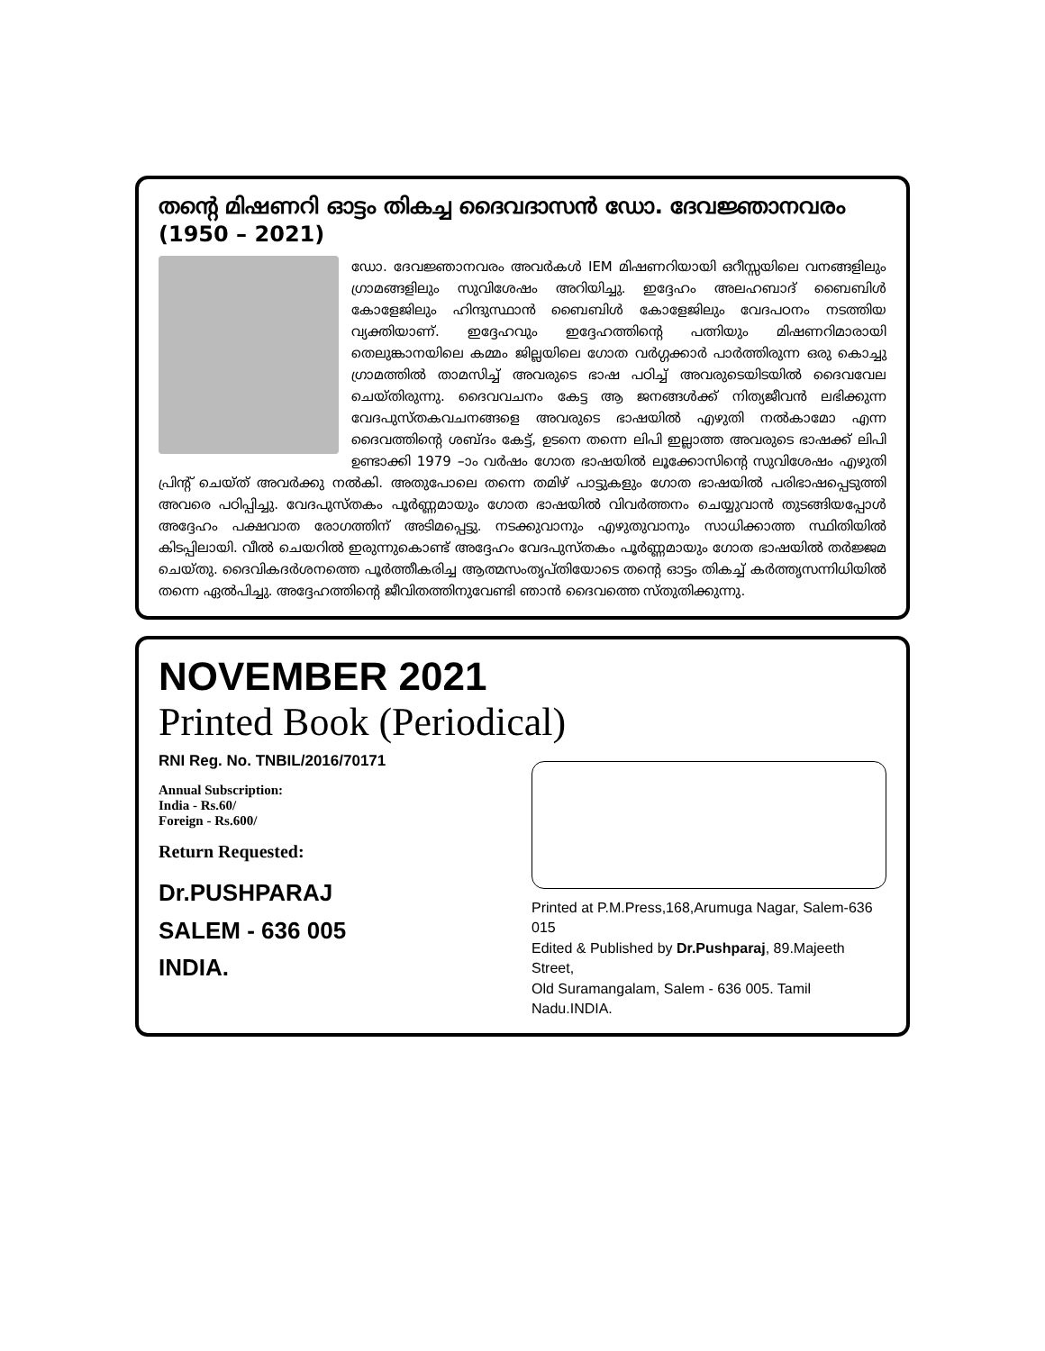തന്റെ മിഷണറി ഓട്ടം തികച്ച ദൈവദാസൻ ഡോ. ദേവജ്ഞാനവരം (1950 – 2021)
ഡോ. ദേവജ്ഞാനവരം അവർകൾ IEM മിഷണറിയായി ഒറീസ്സയിലെ വനങ്ങളിലും ഗ്രാമങ്ങളിലും സുവിശേഷം അറിയിച്ചു. ഇദ്ദേഹം അലഹബാദ് ബൈബിൾ കോളേജിലും ഹിന്ദുസ്ഥാൻ ബൈബിൾ കോളേജിലും വേദപഠനം നടത്തിയ വ്യക്തിയാണ്. ഇദ്ദേഹവും ഇദ്ദേഹത്തിന്റെ പത്നിയും മിഷണറിമാരായി തെലുങ്കാനയിലെ കമ്മം ജില്ലയിലെ ഗോത വർഗ്ഗക്കാർ പാർത്തിരുന്ന ഒരു കൊച്ചു ഗ്രാമത്തിൽ താമസിച്ച് അവരുടെ ഭാഷ പഠിച്ച് അവരുടെയിടയിൽ ദൈവവേല ചെയ്തിരുന്നു. ദൈവവചനം കേട്ട ആ ജനങ്ങൾക്ക് നിത്യജീവൻ ലഭിക്കുന്ന വേദപുസ്തകവചനങ്ങളെ അവരുടെ ഭാഷയിൽ എഴുതി നൽകാമോ എന്ന ദൈവത്തിന്റെ ശബ്ദം കേട്ട്, ഉടനെ തന്നെ ലിപി ഇല്ലാത്ത അവരുടെ ഭാഷക്ക് ലിപി ഉണ്ടാക്കി 1979 –ാം വർഷം ഗോത ഭാഷയിൽ ലൂക്കോസിന്റെ സുവിശേഷം എഴുതി പ്രിന്റ് ചെയ്ത് അവർക്കു നൽകി. അതുപോലെ തന്നെ തമിഴ് പാട്ടുകളും ഗോത ഭാഷയിൽ പരിഭാഷപ്പെടുത്തി അവരെ പഠിപ്പിച്ചു. വേദപുസ്തകം പൂർണ്ണമായും ഗോത ഭാഷയിൽ വിവർത്തനം ചെയ്യുവാൻ തുടങ്ങിയപ്പോൾ അദ്ദേഹം പക്ഷവാത രോഗത്തിന് അടിമപ്പെട്ടു. നടക്കുവാനും എഴുതുവാനും സാധിക്കാത്ത സ്ഥിതിയിൽ കിടപ്പിലായി. വീൽ ചെയറിൽ ഇരുന്നുകൊണ്ട് അദ്ദേഹം വേദപുസ്തകം പൂർണ്ണമായും ഗോത ഭാഷയിൽ തർജ്ജമ ചെയ്തു. ദൈവികദർശനത്തെ പൂർത്തീകരിച്ച ആത്മസംതൃപ്തിയോടെ തന്റെ ഓട്ടം തികച്ച് കർത്തൃസന്നിധിയിൽ തന്നെ ഏൽപിച്ചു. അദ്ദേഹത്തിന്റെ ജീവിതത്തിനുവേണ്ടി ഞാൻ ദൈവത്തെ സ്തുതിക്കുന്നു.
NOVEMBER 2021
Printed Book (Periodical)
RNI Reg. No. TNBIL/2016/70171
Annual Subscription:
India - Rs.60/
Foreign - Rs.600/
Return Requested:
Dr.PUSHPARAJ
SALEM - 636 005
INDIA.
Printed at P.M.Press,168,Arumuga Nagar, Salem-636 015
Edited & Published by Dr.Pushparaj, 89.Majeeth Street,
Old Suramangalam, Salem - 636 005. Tamil Nadu.INDIA.